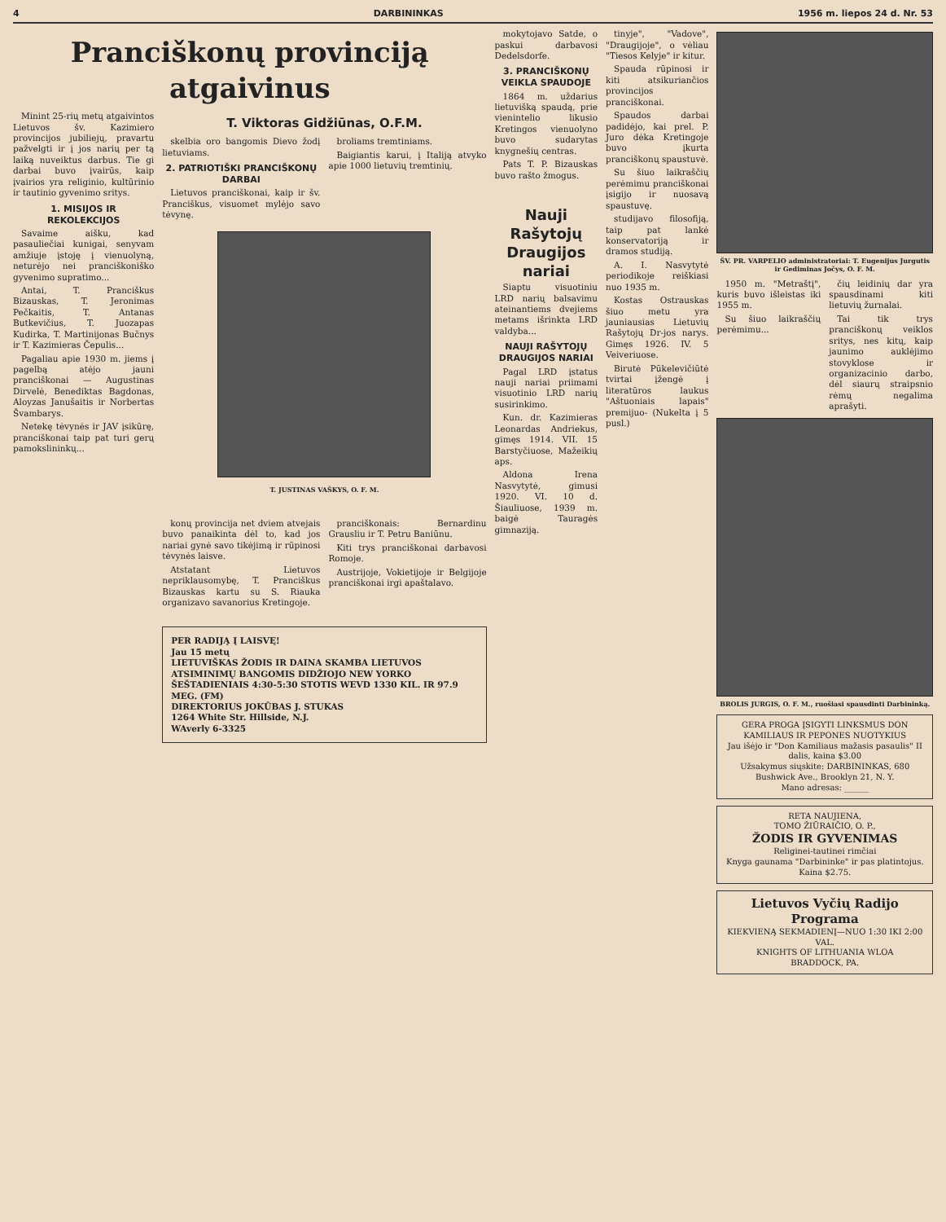4 DARBININKAS 1956 m. liepos 24 d. Nr. 53
Pranciškonų provinciją atgaivinus
Minint 25-rių metų atgaivintos Lietuvos šv. Kazimiero provincijos jubiliejų, pravartu pažvelgti ir į jos narių per tą laiką nuveiktus darbus. Tie gi darbai buvo įvairūs, kaip įvairios yra religinio, kultūrinio ir tautinio gyvenimo sritys.
1. MISIJOS IR REKOLEKCIJOS
Savaime aišku, kad pasauliečiai kunigai, senyvam amžiuje įstoję į vienuolyną, neturėjo nei pranciškoniško gyvenimo supratimo...
Antai, T. Pranciškus Bizauskas, T. Jeronimas Pečkaitis, T. Antanas Butkevičius, T. Juozapas Kudirka, T. Martinijonas Bučnys ir T. Kazimieras Čepulis...
Pagaliau apie 1930 m. jiems į pagelbą atėjo jauni pranciškonai — Augustinas Dirvelė, Benediktas Bagdonas, Aloyzas Janušaitis ir Norbertas Švambarys.
Netekę tėvynės ir JAV įsikūrę, pranciškonai taip pat turi gerų pamokslininkų...
T. Viktoras Gidžiūnas, O.F.M.
skelbia oro bangomis Dievo žodį lietuviams.
2. PATRIOTIŠKI PRANCIŠKONŲ DARBAI
Lietuvos pranciškonai, kaip ir šv. Pranciškus, visuomet mylėjo savo tėvynę.
broliams tremtiniams.
Baigiantis karui, į Italiją atvyko apie 1000 lietuvių tremtinių.
T. JUSTINAS VAŠKYS, O. F. M.
konų provincija net dviem atvejais buvo panaikinta dėl to, kad jos nariai gynė savo tikėjimą ir rūpinosi tėvynės laisve.
Atstatant Lietuvos nepriklausomybę, T. Pranciškus Bizauskas kartu su S. Riauka organizavo savanorius Kretingoje.
pranciškonais: Bernardinu Grausliu ir T. Petru Baniūnu.
Kiti trys pranciškonai darbavosi Romoje.
Austrijoje, Vokietijoje ir Belgijoje pranciškonai irgi apaštalavo.
PER RADIJĄ Į LAISVĘ!
Jau 15 metų
LIETUVIŠKAS ŽODIS IR DAINA SKAMBA LIETUVOS ATSIMINIMŲ BANGOMIS DIDŽIOJO NEW YORKO
ŠEŠTADIENIAIS 4:30-5:30 STOTIS WEVD 1330 KIL. IR 97.9 MEG. (FM)
DIREKTORIUS JOKŪBAS J. STUKAS
1264 White Str. Hillside, N.J.
WAverly 6-3325
mokytojavo Satde, o paskui darbavosi Dedelsdorfe.
3. PRANCIŠKONŲ VEIKLA SPAUDOJE
1864 m. uždarius lietuvišką spaudą, prie vienintelio likusio Kretingos vienuolyno buvo sudarytas knygnešių centras.
Pats T. P. Bizauskas buvo rašto žmogus.
Nauji Rašytojų Draugijos nariai
Siaptu visuotiniu LRD narių balsavimu ateinantiems dvejiems metams išrinkta LRD valdyba...
NAUJI RAŠYTOJŲ DRAUGIJOS NARIAI
Pagal LRD įstatus nauji nariai priimami visuotinio LRD narių susirinkimo.
Kun. dr. Kazimieras Leonardas Andriekus, gimęs 1914. VII. 15 Barstyčiuose, Mažeikių aps.
Aldona Irena Nasvytytė, gimusi 1920. VI. 10 d. Šiauliuose, 1939 m. baigė Tauragės gimnaziją.
tinyje", "Vadove", "Draugijoje", o vėliau "Tiesos Kelyje" ir kitur.
Spauda rūpinosi ir kiti atsikuriančios provincijos pranciškonai.
Spaudos darbai padidėjo, kai prel. P. Juro dėka Kretingoje buvo įkurta pranciškonų spaustuvė.
Su šiuo laikraščių perėmimu pranciškonai įsigijo ir nuosavą spaustuvę.
studijavo filosofiją, taip pat lankė konservatoriją ir dramos studiją.
A. I. Nasvytytė periodikoje reiškiasi nuo 1935 m.
Kostas Ostrauskas šiuo metu yra jauniausias Lietuvių Rašytojų Dr-jos narys. Gimęs 1926. IV. 5 Veiveriuose.
Birutė Pūkelevičiūtė tvirtai įžengė į literatūros laukus "Aštuoniais lapais" premijuo- (Nukelta į 5 pusl.)
ŠV. PR. VARPELIO administratoriai: T. Eugenijus Jurgutis ir Gediminas Jočys, O. F. M.
1950 m. "Metraštį", kuris buvo išleistas iki 1955 m.
Su šiuo laikraščių perėmimu...
čių leidinių dar yra spausdinami kiti lietuvių žurnalai.
Tai tik trys pranciškonų veiklos sritys, nes kitų, kaip jaunimo auklėjimo stovyklose ir organizacinio darbo, dėl siaurų straipsnio rėmų negalima aprašyti.
BROLIS JURGIS, O. F. M., ruošiasi spausdinti Darbininką.
GERA PROGA ĮSIGYTI LINKSMUS DON KAMILIAUS IR PEPONES NUOTYKIUS
Jau išėjo ir "Don Kamiliaus mažasis pasaulis" II dalis, kaina $3.00
Užsakymus siųskite: DARBININKAS, 680 Bushwick Ave., Brooklyn 21, N. Y.
Mano adresas: ______
RETA NAUJIENA,
TOMO ŽIŪRAIČIO, O. P.,
ŽODIS IR GYVENIMAS
Religinei-tautinei rimčiai
Knyga gaunama "Darbininke" ir pas platintojus. Kaina $2.75.
Lietuvos Vyčių Radijo Programa
KIEKVIENĄ SEKMADIENĮ—NUO 1:30 IKI 2:00 VAL.
KNIGHTS OF LITHUANIA WLOA
BRADDOCK, PA.